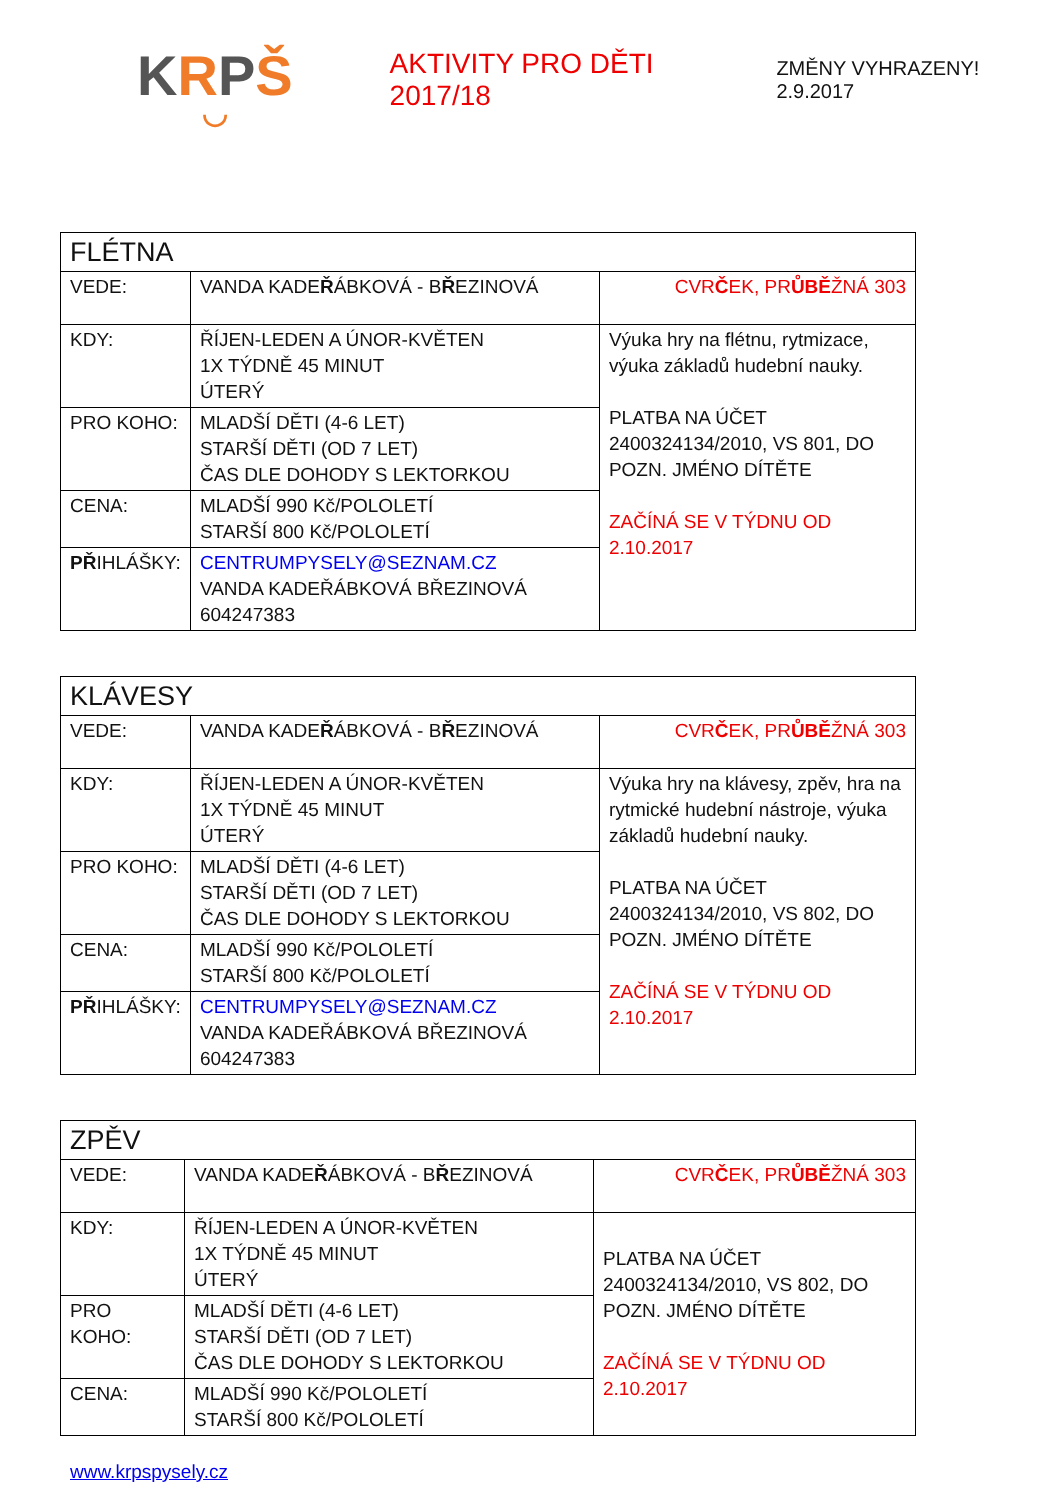KRPŠ
◡
AKTIVITY PRO DĚTI 2017/18
ZMĚNY VYHRAZENY! 2.9.2017
| FLÉTNA | | |
| VEDE: | VANDA KADE Ř ÁBKOVÁ - B Ř EZINOVÁ | CVR Č EK, PR ŮBĚ ŽNÁ 303 |
| KDY: | ŘÍJEN-LEDEN A ÚNOR-KVĚTEN 1X TÝDNĚ 45 MINUT ÚTERÝ | Výuka hry na flétnu, rytmizace, výuka základů hudební nauky. PLATBA NA ÚČET 2400324134/2010, VS 801, DO POZN. JMÉNO DÍTĚTE ZAČÍNÁ SE V TÝDNU OD 2.10.2017 |
| PRO KOHO: | MLADŠÍ DĚTI (4-6 LET) STARŠÍ DĚTI (OD 7 LET) ČAS DLE DOHODY S LEKTORKOU | |
| CENA: | MLADŠÍ 990 Kč/POLOLETÍ STARŠÍ 800 Kč/POLOLETÍ | |
| PŘ IHLÁŠKY: | CENTRUMPYSELY@SEZNAM.CZ VANDA KADEŘÁBKOVÁ BŘEZINOVÁ 604247383 | |
| KLÁVESY | | |
| VEDE: | VANDA KADE Ř ÁBKOVÁ - B Ř EZINOVÁ | CVR Č EK, PR ŮBĚ ŽNÁ 303 |
| KDY: | ŘÍJEN-LEDEN A ÚNOR-KVĚTEN 1X TÝDNĚ 45 MINUT ÚTERÝ | Výuka hry na klávesy, zpěv, hra na rytmické hudební nástroje, výuka základů hudební nauky. PLATBA NA ÚČET 2400324134/2010, VS 802, DO POZN. JMÉNO DÍTĚTE ZAČÍNÁ SE V TÝDNU OD 2.10.2017 |
| PRO KOHO: | MLADŠÍ DĚTI (4-6 LET) STARŠÍ DĚTI (OD 7 LET) ČAS DLE DOHODY S LEKTORKOU | |
| CENA: | MLADŠÍ 990 Kč/POLOLETÍ STARŠÍ 800 Kč/POLOLETÍ | |
| PŘ IHLÁŠKY: | CENTRUMPYSELY@SEZNAM.CZ VANDA KADEŘÁBKOVÁ BŘEZINOVÁ 604247383 | |
| ZPĚV | | |
| VEDE: | VANDA KADE Ř ÁBKOVÁ - B Ř EZINOVÁ | CVR Č EK, PR ŮBĚ ŽNÁ 303 |
| KDY: | ŘÍJEN-LEDEN A ÚNOR-KVĚTEN 1X TÝDNĚ 45 MINUT ÚTERÝ | PLATBA NA ÚČET 2400324134/2010, VS 802, DO POZN. JMÉNO DÍTĚTE ZAČÍNÁ SE V TÝDNU OD 2.10.2017 |
| PRO KOHO: | MLADŠÍ DĚTI (4-6 LET) STARŠÍ DĚTI (OD 7 LET) ČAS DLE DOHODY S LEKTORKOU | |
| CENA: | MLADŠÍ 990 Kč/POLOLETÍ STARŠÍ 800 Kč/POLOLETÍ | |
www.krpspysely.cz